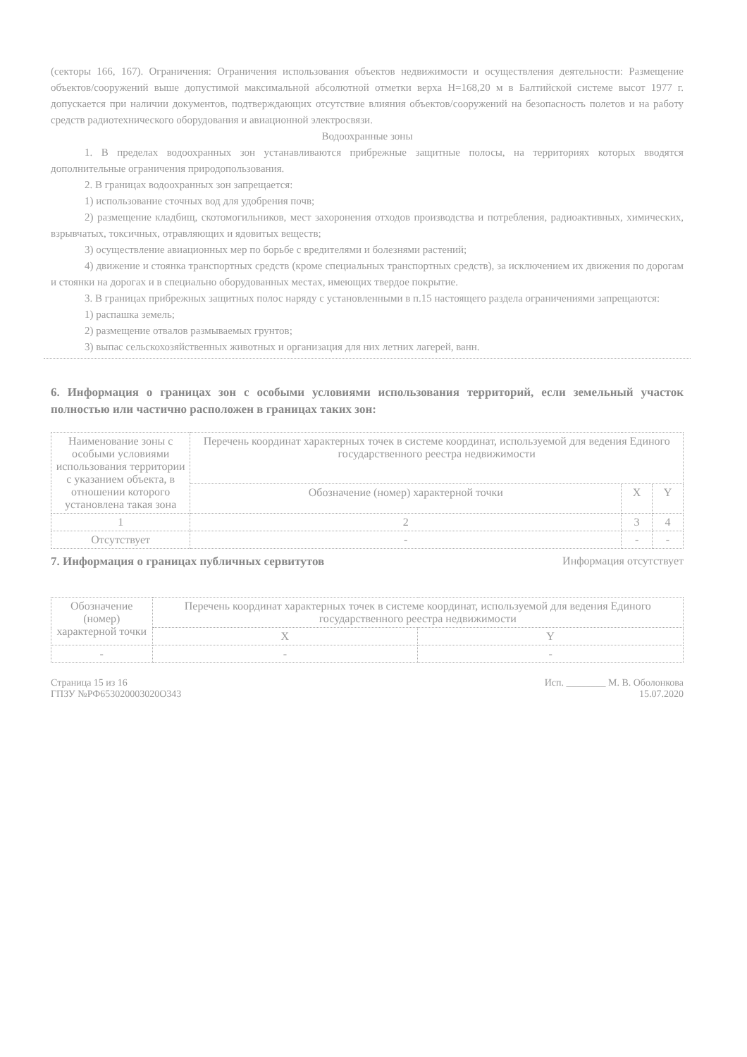(секторы 166, 167). Ограничения: Ограничения использования объектов недвижимости и осуществления деятельности: Размещение объектов/сооружений выше допустимой максимальной абсолютной отметки верха Н=168,20 м в Балтийской системе высот 1977 г. допускается при наличии документов, подтверждающих отсутствие влияния объектов/сооружений на безопасность полетов и на работу средств радиотехнического оборудования и авиационной электросвязи.
Водоохранные зоны
1. В пределах водоохранных зон устанавливаются прибрежные защитные полосы, на территориях которых вводятся дополнительные ограничения природопользования.
2. В границах водоохранных зон запрещается:
1) использование сточных вод для удобрения почв;
2) размещение кладбищ, скотомогильников, мест захоронения отходов производства и потребления, радиоактивных, химических, взрывчатых, токсичных, отравляющих и ядовитых веществ;
3) осуществление авиационных мер по борьбе с вредителями и болезнями растений;
4) движение и стоянка транспортных средств (кроме специальных транспортных средств), за исключением их движения по дорогам и стоянки на дорогах и в специально оборудованных местах, имеющих твердое покрытие.
3. В границах прибрежных защитных полос наряду с установленными в п.15 настоящего раздела ограничениями запрещаются:
1) распашка земель;
2) размещение отвалов размываемых грунтов;
3) выпас сельскохозяйственных животных и организация для них летних лагерей, ванн.
6. Информация о границах зон с особыми условиями использования территорий, если земельный участок полностью или частично расположен в границах таких зон:
| Наименование зоны с особыми условиями использования территории с указанием объекта, в отношении которого установлена такая зона | Перечень координат характерных точек в системе координат, используемой для ведения Единого государственного реестра недвижимости | | |
| --- | --- | --- | --- |
| | Обозначение (номер) характерной точки | X | Y |
| 1 | 2 | 3 | 4 |
| Отсутствует | - | - | - |
7. Информация о границах публичных сервитутов Информация отсутствует
| Обозначение (номер) характерной точки | Перечень координат характерных точек в системе координат, используемой для ведения Единого государственного реестра недвижимости | |
| --- | --- | --- |
| | X | Y |
| - | - | - |
Страница 15 из 16
ГПЗУ №РФ653020003020О343
Исп. ________ М. В. Оболонкова
15.07.2020